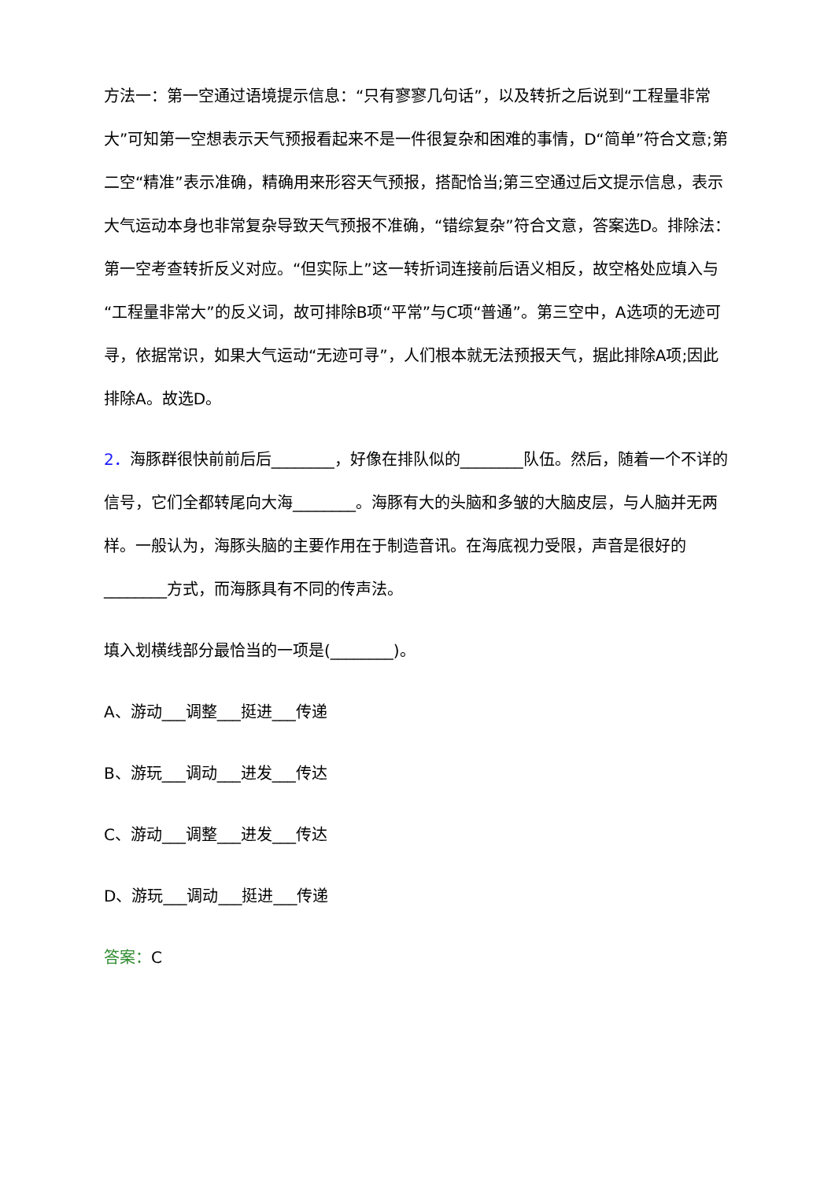方法一：第一空通过语境提示信息：“只有寥寥几句话”，以及转折之后说到“工程量非常大”可知第一空想表示天气预报看起来不是一件很复杂和困难的事情，D“简单”符合文意;第二空“精准”表示准确，精确用来形容天气预报，搭配恰当;第三空通过后文提示信息，表示大气运动本身也非常复杂导致天气预报不准确，“错综复杂”符合文意，答案选D。排除法：第一空考查转折反义对应。“但实际上”这一转折词连接前后语义相反，故空格处应填入与“工程量非常大”的反义词，故可排除B项“平常”与C项“普通”。第三空中，A选项的无迹可寻，依据常识，如果大气运动“无迹可寻”，人们根本就无法预报天气，据此排除A项;因此排除A。故选D。
2．海豚群很快前前后后________，好像在排队似的________队伍。然后，随着一个不详的信号，它们全都转尾向大海________。海豚有大的头脑和多皱的大脑皮层，与人脑并无两样。一般认为，海豚头脑的主要作用在于制造音讯。在海底视力受限，声音是很好的________方式，而海豚具有不同的传声法。
填入划横线部分最恰当的一项是(________)。
A、游动___调整___挺进___传递
B、游玩___调动___进发___传达
C、游动___调整___进发___传达
D、游玩___调动___挺进___传递
答案：C